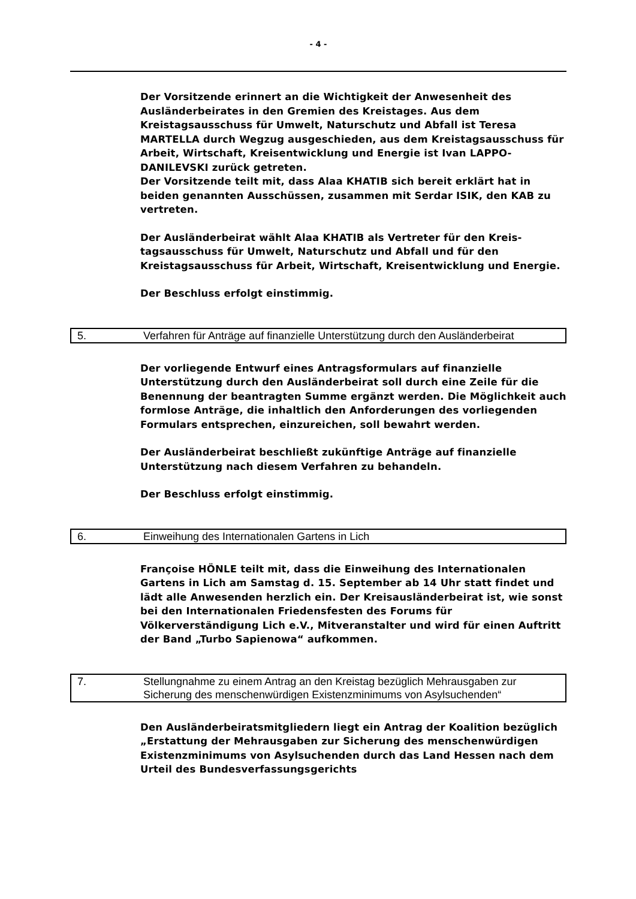- 4 -
Der Vorsitzende erinnert an die Wichtigkeit der Anwesenheit des Ausländerbeirates in den Gremien des Kreistages. Aus dem Kreistagsausschuss für Umwelt, Naturschutz und Abfall ist Teresa MARTELLA durch Wegzug ausgeschieden, aus dem Kreistagsausschuss für Arbeit, Wirtschaft, Kreisentwicklung und Energie ist Ivan LAPPO-DANILEVSKI zurück getreten.
Der Vorsitzende teilt mit, dass Alaa KHATIB sich bereit erklärt hat in beiden genannten Ausschüssen, zusammen mit Serdar ISIK, den KAB zu vertreten.
Der Ausländerbeirat wählt Alaa KHATIB als Vertreter für den Kreis-tagsausschuss für Umwelt, Naturschutz und Abfall und für den Kreistagsausschuss für Arbeit, Wirtschaft, Kreisentwicklung und Energie.
Der Beschluss erfolgt einstimmig.
5. Verfahren für Anträge auf finanzielle Unterstützung durch den Ausländerbeirat
Der vorliegende Entwurf eines Antragsformulars auf finanzielle Unterstützung durch den Ausländerbeirat soll durch eine Zeile für die Benennung der beantragten Summe ergänzt werden. Die Möglichkeit auch formlose Anträge, die inhaltlich den Anforderungen des vorliegenden Formulars entsprechen, einzureichen, soll bewahrt werden.
Der Ausländerbeirat beschließt zukünftige Anträge auf finanzielle Unterstützung nach diesem Verfahren zu behandeln.
Der Beschluss erfolgt einstimmig.
6. Einweihung des Internationalen Gartens in Lich
Françoise HÖNLE teilt mit, dass die Einweihung des Internationalen Gartens in Lich am Samstag d. 15. September ab 14 Uhr statt findet und lädt alle Anwesenden herzlich ein. Der Kreisausländerbeirat ist, wie sonst bei den Internationalen Friedensfesten des Forums für Völkerverständigung Lich e.V., Mitveranstalter und wird für einen Auftritt der Band „Turbo Sapienowa“ aufkommen.
7. Stellungnahme zu einem Antrag an den Kreistag bezüglich Mehrausgaben zur Sicherung des menschenwürdigen Existenzminimums von Asylsuchenden“
Den Ausländerbeiratsmitgliedern liegt ein Antrag der Koalition bezüglich „Erstattung der Mehrausgaben zur Sicherung des menschenwürdigen Existenzminimums von Asylsuchenden durch das Land Hessen nach dem Urteil des Bundesverfassungsgerichts